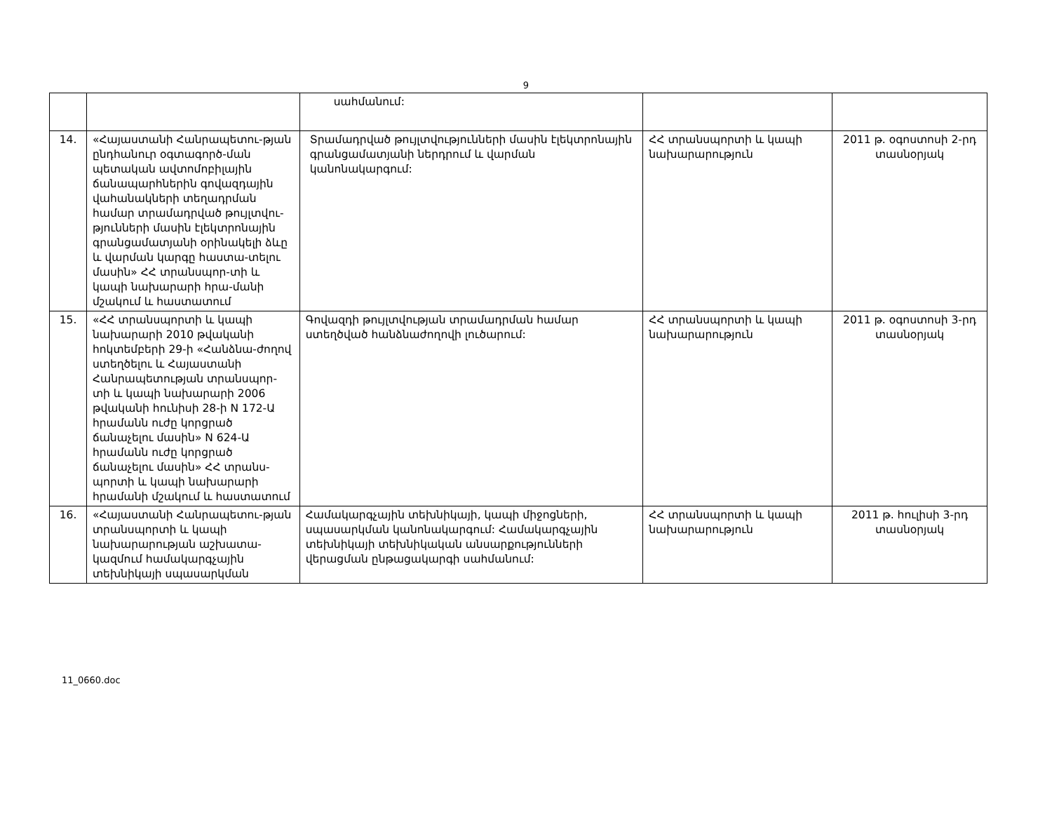9
| | | սահմանում: | | |
| 14. | «Հայաստանի Հանրապետու-թյան ընդհանուր օգտագործ-ման պետական ավտոմոբիլային ճանապարհներին գովազդային վահանակների տեղադրման համար տրամադրված թույլտվու-թյունների մասին էլեկտրոնային գրանցամատյանի օրինակելի ձևը և վարման կարգը հաստա-տելու մասին» ՀՀ տրանսպոր-տի և կապի նախարարի հրա-մանի մշակում և հաստատում | Տրամադրված թույլտվությունների մասին էլեկտրոնային գրանցամատյանի ներդրում և վարման կանոնակարգում: | ՀՀ տրանսպորտի և կապի նախարարություն | 2011 թ. օգոստոսի 2-րդ տասնօրյակ |
| 15. | «ՀՀ տրանսպորտի և կապի նախարարի 2010 թվականի հոկտեմբերի 29-ի «Հանձնա-ժողով ստեղծելու և Հայաստանի Հանրապետության տրանսպոր-տի և կապի նախարարի 2006 թվականի հունիսի 28-ի N 172-Ա հրամանն ուժը կորցրած ճանաչելու մասին» N 624-Ա հրամանն ուժը կորցրած ճանաչելու մասին» ՀՀ տրանս-պորտի և կապի նախարարի հրամանի մշակում և հաստատում | Գովազդի թույլտվության տրամադրման համար ստեղծված հանձնաժողովի լուծարում: | ՀՀ տրանսպորտի և կապի նախարարություն | 2011 թ. օգոստոսի 3-րդ տասնօրյակ |
| 16. | «Հայաստանի Հանրապետու-թյան տրանսպորտի և կապի նախարարության աշխատա-կազմում համակարգչային տեխնիկայի սպասարկման | Համակարգչային տեխնիկայի, կապի միջոցների, սպասարկման կանոնակարգում: Համակարգչային տեխնիկայի տեխնիկական անսարքությունների վերացման ընթացակարգի սահմանում: | ՀՀ տրանսպորտի և կապի նախարարություն | 2011 թ. հուլիսի 3-րդ տասնօրյակ |
11_0660.doc